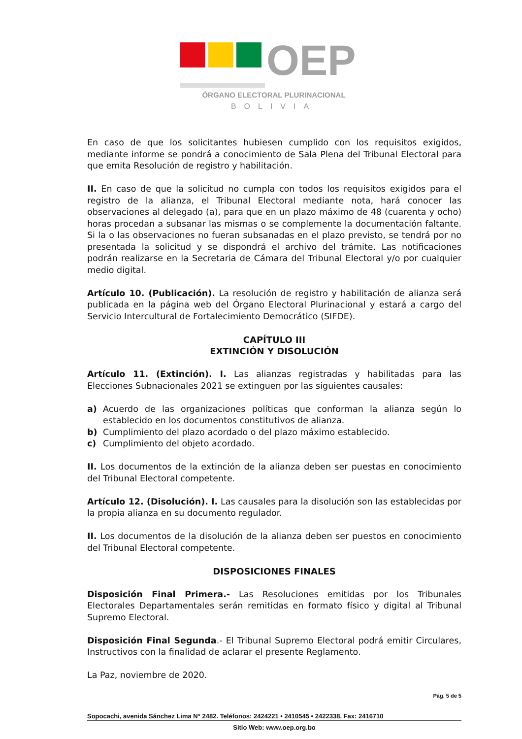OEP
ÓRGANO ELECTORAL PLURINACIONAL
BOLIVIA
En caso de que los solicitantes hubiesen cumplido con los requisitos exigidos, mediante informe se pondrá a conocimiento de Sala Plena del Tribunal Electoral para que emita Resolución de registro y habilitación.
II. En caso de que la solicitud no cumpla con todos los requisitos exigidos para el registro de la alianza, el Tribunal Electoral mediante nota, hará conocer las observaciones al delegado (a), para que en un plazo máximo de 48 (cuarenta y ocho) horas procedan a subsanar las mismas o se complemente la documentación faltante. Si la o las observaciones no fueran subsanadas en el plazo previsto, se tendrá por no presentada la solicitud y se dispondrá el archivo del trámite. Las notificaciones podrán realizarse en la Secretaria de Cámara del Tribunal Electoral y/o por cualquier medio digital.
Artículo 10. (Publicación). La resolución de registro y habilitación de alianza será publicada en la página web del Órgano Electoral Plurinacional y estará a cargo del Servicio Intercultural de Fortalecimiento Democrático (SIFDE).
CAPÍTULO III
EXTINCIÓN Y DISOLUCIÓN
Artículo 11. (Extinción). I. Las alianzas registradas y habilitadas para las Elecciones Subnacionales 2021 se extinguen por las siguientes causales:
a) Acuerdo de las organizaciones políticas que conforman la alianza según lo establecido en los documentos constitutivos de alianza.
b) Cumplimiento del plazo acordado o del plazo máximo establecido.
c) Cumplimiento del objeto acordado.
II. Los documentos de la extinción de la alianza deben ser puestas en conocimiento del Tribunal Electoral competente.
Artículo 12. (Disolución). I. Las causales para la disolución son las establecidas por la propia alianza en su documento regulador.
II. Los documentos de la disolución de la alianza deben ser puestos en conocimiento del Tribunal Electoral competente.
DISPOSICIONES FINALES
Disposición Final Primera.- Las Resoluciones emitidas por los Tribunales Electorales Departamentales serán remitidas en formato físico y digital al Tribunal Supremo Electoral.
Disposición Final Segunda.- El Tribunal Supremo Electoral podrá emitir Circulares, Instructivos con la finalidad de aclarar el presente Reglamento.
La Paz, noviembre de 2020.
Pág. 5 de 5
Sopocachi, avenida Sánchez Lima N° 2482. Teléfonos: 2424221 • 2410545 • 2422338. Fax: 2416710
Sitio Web: www.oep.org.bo